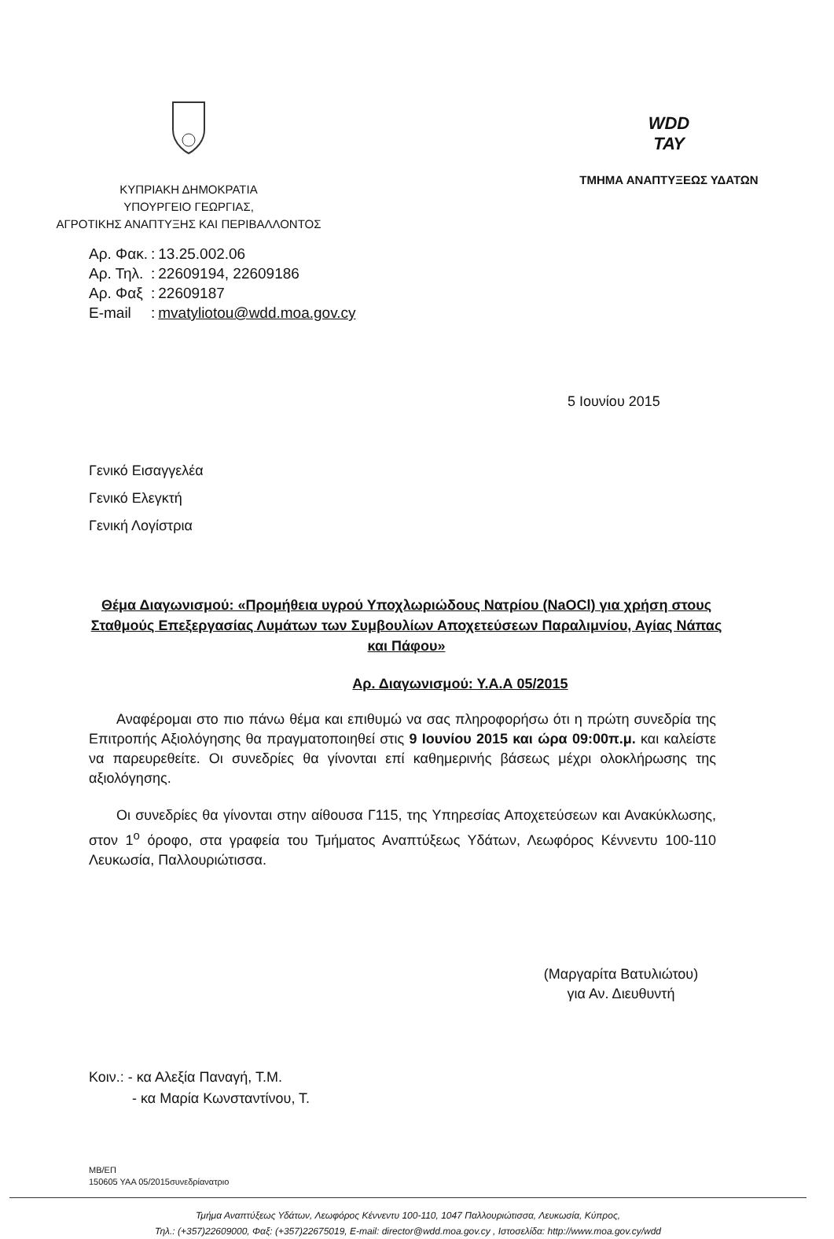ΚΥΠΡΙΑΚΗ ΔΗΜΟΚΡΑΤΙΑ
ΥΠΟΥΡΓΕΙΟ ΓΕΩΡΓΙΑΣ,
ΑΓΡΟΤΙΚΗΣ ΑΝΑΠΤΥΞΗΣ ΚΑΙ ΠΕΡΙΒΑΛΛΟΝΤΟΣ
WDD
ΤΑΥ
ΤΜΗΜΑ ΑΝΑΠΤΥΞΕΩΣ ΥΔΑΤΩΝ
| Αρ. Φακ. | : | 13.25.002.06 |
| Αρ. Τηλ. | : | 22609194, 22609186 |
| Αρ. Φαξ | : | 22609187 |
| E-mail | : | mvatyliotou@wdd.moa.gov.cy |
5 Ιουνίου 2015
Γενικό Εισαγγελέα
Γενικό Ελεγκτή
Γενική Λογίστρια
Θέμα Διαγωνισμού: «Προμήθεια υγρού Υποχλωριώδους Νατρίου (NaOCl) για χρήση στους Σταθμούς Επεξεργασίας Λυμάτων των Συμβουλίων Αποχετεύσεων Παραλιμνίου, Αγίας Νάπας και Πάφου»
Αρ. Διαγωνισμού: Υ.Α.Α 05/2015
Αναφέρομαι στο πιο πάνω θέμα και επιθυμώ να σας πληροφορήσω ότι η πρώτη συνεδρία της Επιτροπής Αξιολόγησης θα πραγματοποιηθεί στις 9 Ιουνίου 2015 και ώρα 09:00π.μ. και καλείστε να παρευρεθείτε. Οι συνεδρίες θα γίνονται επί καθημερινής βάσεως μέχρι ολοκλήρωσης της αξιολόγησης.
Οι συνεδρίες θα γίνονται στην αίθουσα Γ115, της Υπηρεσίας Αποχετεύσεων και Ανακύκλωσης, στον 1<sup>ο</sup> όροφο, στα γραφεία του Τμήματος Αναπτύξεως Υδάτων, Λεωφόρος Κέννεντυ 100-110 Λευκωσία, Παλλουριώτισσα.
(Μαργαρίτα Βατυλιώτου)
για Αν. Διευθυντή
Κοιν.: - κα Αλεξία Παναγή, Τ.Μ.
- κα Μαρία Κωνσταντίνου, Τ.
ΜΒ/ΕΠ
150605 ΥΑΑ 05/2015συνεδρίανατριο
Τμήμα Αναπτύξεως Υδάτων, Λεωφόρος Κέννεντυ 100-110, 1047 Παλλουριώτισσα, Λευκωσία, Κύπρος,
Τηλ.: (+357)22609000, Φαξ: (+357)22675019, E-mail: director@wdd.moa.gov.cy , Ιστοσελίδα: http://www.moa.gov.cy/wdd